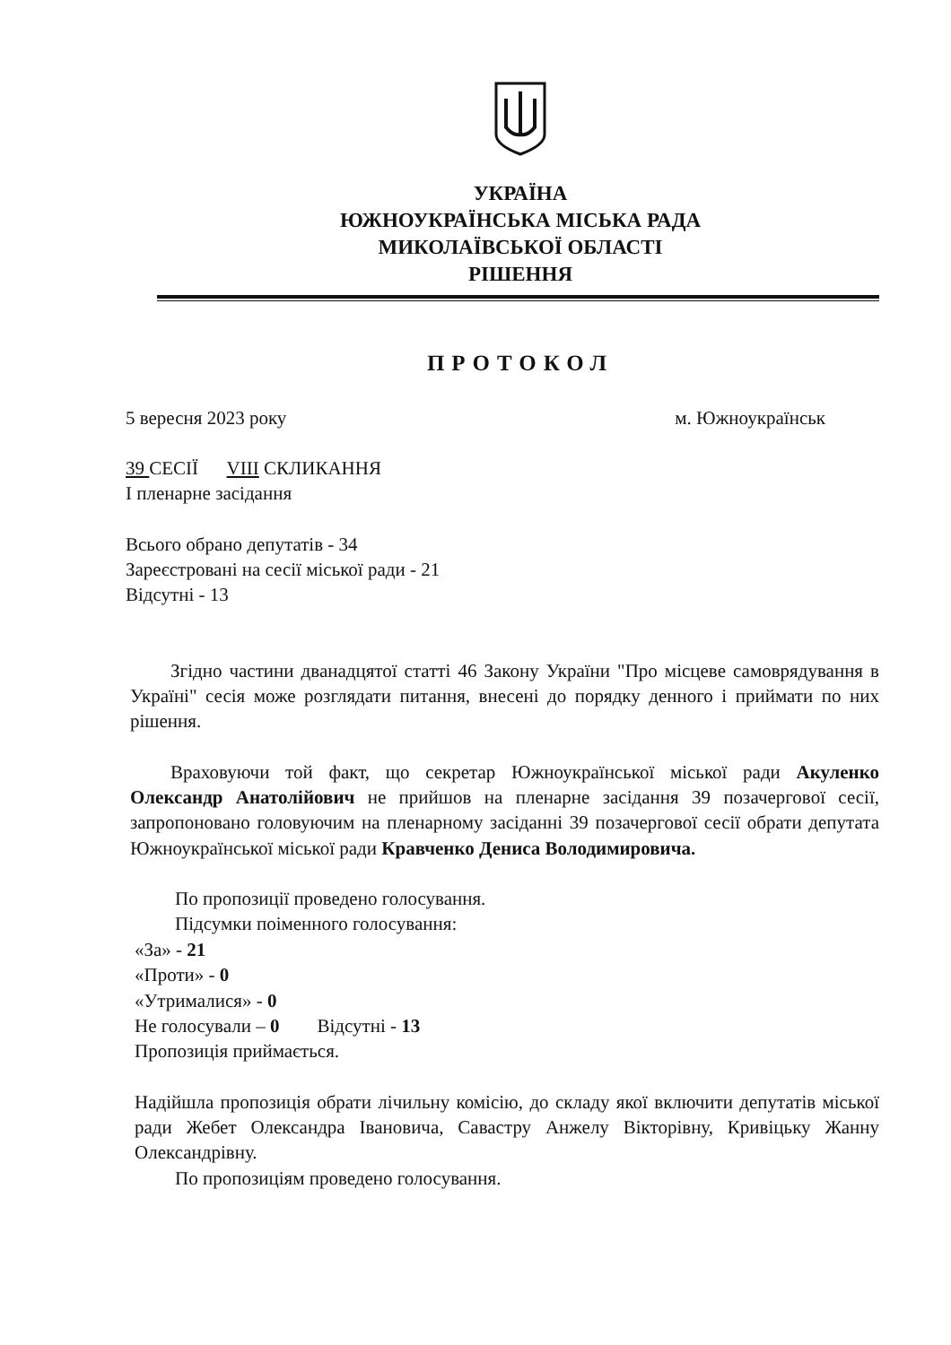УКРАЇНА
ЮЖНОУКРАЇНСЬКА МІСЬКА РАДА
МИКОЛАЇВСЬКОЇ ОБЛАСТІ
РІШЕННЯ
ПРОТОКОЛ
5 вересня 2023 року м. Южноукраїнськ
39 СЕСІЇ VIII СКЛИКАННЯ
І пленарне засідання
Всього обрано депутатів - 34
Зареєстровані на сесії міської ради - 21
Відсутні - 13
Згідно частини дванадцятої статті 46 Закону України "Про місцеве самоврядування в Україні" сесія може розглядати питання, внесені до порядку денного і приймати по них рішення.
Враховуючи той факт, що секретар Южноукраїнської міської ради Акуленко Олександр Анатолійович не прийшов на пленарне засідання 39 позачергової сесії, запропоновано головуючим на пленарному засіданні 39 позачергової сесії обрати депутата Южноукраїнської міської ради Кравченко Дениса Володимировича.
По пропозиції проведено голосування.
Підсумки поіменного голосування:
«За» - 21
«Проти» - 0
«Утрималися» - 0
Не голосували – 0 Відсутні - 13
Пропозиція приймається.
Надійшла пропозиція обрати лічильну комісію, до складу якої включити депутатів міської ради Жебет Олександра Івановича, Савастру Анжелу Вікторівну, Кривіцьку Жанну Олександрівну.
По пропозиціям проведено голосування.